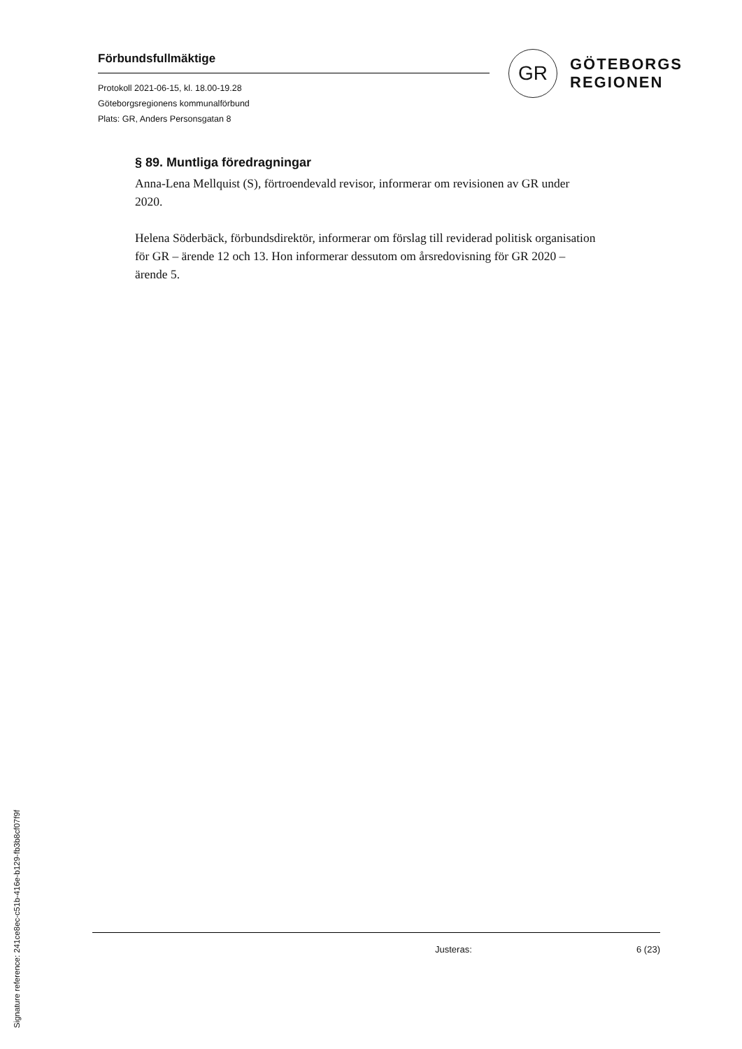Förbundsfullmäktige
Protokoll 2021-06-15, kl. 18.00-19.28
Göteborgsregionens kommunalförbund
Plats: GR, Anders Personsgatan 8
GR
GÖTEBORGS
REGIONEN
§ 89. Muntliga föredragningar
Anna-Lena Mellquist (S), förtroendevald revisor, informerar om revisionen av GR under 2020.
Helena Söderbäck, förbundsdirektör, informerar om förslag till reviderad politisk organisation för GR – ärende 12 och 13. Hon informerar dessutom om årsredovisning för GR 2020 – ärende 5.
Justeras: 6 (23)
Signature reference: 241ce8ec-c51b-416e-b129-fb3b8cf07f9f